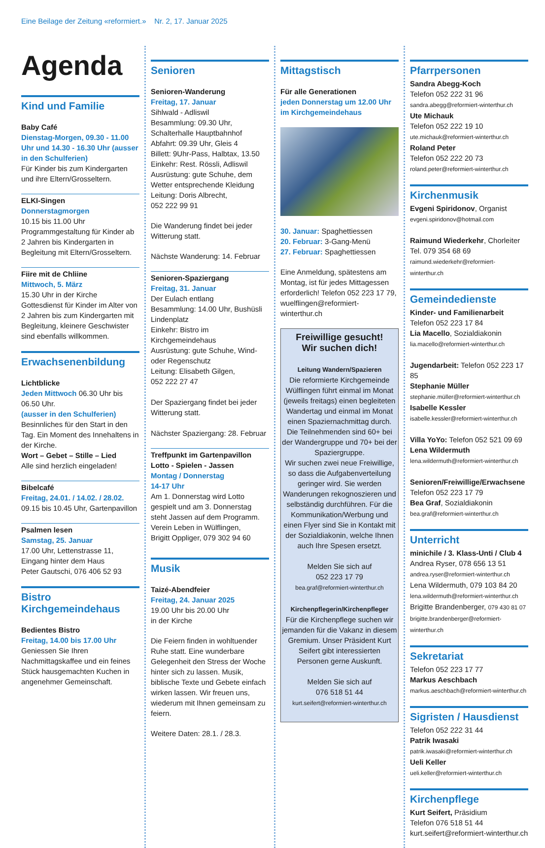Eine Beilage der Zeitung «reformiert.» Nr. 2, 17. Januar 2025
Agenda
Kind und Familie
Baby Café
Dienstag-Morgen, 09.30 - 11.00 Uhr und 14.30 - 16.30 Uhr (ausser in den Schulferien)
Für Kinder bis zum Kindergarten und ihre Eltern/Grosseltern.
ELKI-Singen
Donnerstagmorgen
10.15 bis 11.00 Uhr
Programmgestaltung für Kinder ab 2 Jahren bis Kindergarten in Begleitung mit Eltern/Grosseltern.
Fiire mit de Chliine
Mittwoch, 5. März
15.30 Uhr in der Kirche
Gottesdienst für Kinder im Alter von 2 Jahren bis zum Kindergarten mit Begleitung, kleinere Geschwister sind ebenfalls willkommen.
Erwachsenenbildung
Lichtblicke
Jeden Mittwoch 06.30 Uhr bis 06.50 Uhr.
(ausser in den Schulferien)
Besinnliches für den Start in den Tag. Ein Moment des Innehaltens in der Kirche.
Wort – Gebet – Stille – Lied
Alle sind herzlich eingeladen!
Bibelcafé
Freitag, 24.01. / 14.02. / 28.02.
09.15 bis 10.45 Uhr, Gartenpavillon
Psalmen lesen
Samstag, 25. Januar
17.00 Uhr, Lettenstrasse 11,
Eingang hinter dem Haus
Peter Gautschi, 076 406 52 93
Bistro
Kirchgemeindehaus
Bedientes Bistro
Freitag, 14.00 bis 17.00 Uhr
Geniessen Sie Ihren Nachmittagskaffee und ein feines Stück hausgemachten Kuchen in angenehmer Gemeinschaft.
Senioren
Senioren-Wanderung
Freitag, 17. Januar
Sihlwald - Adliswil
Besammlung: 09.30 Uhr, Schalterhalle Hauptbahnhof
Abfahrt: 09.39 Uhr, Gleis 4
Billett: 9Uhr-Pass, Halbtax, 13.50
Einkehr: Rest. Rössli, Adliswil
Ausrüstung: gute Schuhe, dem Wetter entsprechende Kleidung
Leitung: Doris Albrecht,
052 222 99 91
Die Wanderung findet bei jeder Witterung statt.
Nächste Wanderung: 14. Februar
Senioren-Spaziergang
Freitag, 31. Januar
Der Eulach entlang
Besammlung: 14.00 Uhr, Bushüsli Lindenplatz
Einkehr: Bistro im Kirchgemeindehaus
Ausrüstung: gute Schuhe, Wind- oder Regenschutz
Leitung: Elisabeth Gilgen,
052 222 27 47
Der Spaziergang findet bei jeder Witterung statt.
Nächster Spaziergang: 28. Februar
Treffpunkt im Gartenpavillon
Lotto - Spielen - Jassen
Montag / Donnerstag
14-17 Uhr
Am 1. Donnerstag wird Lotto gespielt und am 3. Donnerstag steht Jassen auf dem Programm.
Verein Leben in Wülflingen,
Brigitt Oppliger, 079 302 94 60
Musik
Taizé-Abendfeier
Freitag, 24. Januar 2025
19.00 Uhr bis 20.00 Uhr
in der Kirche
Die Feiern finden in wohltuender Ruhe statt. Eine wunderbare Gelegenheit den Stress der Woche hinter sich zu lassen. Musik, biblische Texte und Gebete einfach wirken lassen. Wir freuen uns, wiederum mit Ihnen gemeinsam zu feiern.
Weitere Daten: 28.1. / 28.3.
Mittagstisch
Für alle Generationen
jeden Donnerstag um 12.00 Uhr im Kirchgemeindehaus
30. Januar: Spaghettiessen
20. Februar: 3-Gang-Menü
27. Februar: Spaghettiessen
Eine Anmeldung, spätestens am Montag, ist für jedes Mittagessen erforderlich! Telefon 052 223 17 79, wuelflingen@reformiert-winterthur.ch
Freiwillige gesucht!
Wir suchen dich!
Leitung Wandern/Spazieren
Die reformierte Kirchgemeinde Wülflingen führt einmal im Monat (jeweils freitags) einen begleiteten Wandertag und einmal im Monat einen Spaziernachmittag durch. Die Teilnehmenden sind 60+ bei der Wandergruppe und 70+ bei der Spaziergruppe.
Wir suchen zwei neue Freiwillige, so dass die Aufgabenverteilung geringer wird. Sie werden Wanderungen rekognoszieren und selbständig durchführen. Für die Kommunikation/Werbung und einen Flyer sind Sie in Kontakt mit der Sozialdiakonin, welche Ihnen auch Ihre Spesen ersetzt.
Melden Sie sich auf
052 223 17 79
bea.graf@reformiert-winterthur.ch
Kirchenpflegerin/Kirchenpfleger
Für die Kirchenpflege suchen wir jemanden für die Vakanz in diesem Gremium. Unser Präsident Kurt Seifert gibt interessierten Personen gerne Auskunft.
Melden Sie sich auf
076 518 51 44
kurt.seifert@reformiert-winterthur.ch
Pfarrpersonen
Sandra Abegg-Koch
Telefon 052 222 31 96
sandra.abegg@reformiert-winterthur.ch
Ute Michauk
Telefon 052 222 19 10
ute.michauk@reformiert-winterthur.ch
Roland Peter
Telefon 052 222 20 73
roland.peter@reformiert-winterthur.ch
Kirchenmusik
Evgeni Spiridonov, Organist
evgeni.spiridonov@hotmail.com
Raimund Wiederkehr, Chorleiter
Tel. 079 354 68 69
raimund.wiederkehr@reformiert-winterthur.ch
Gemeindedienste
Kinder- und Familienarbeit
Telefon 052 223 17 84
Lia Macello, Sozialdiakonin
lia.macello@reformiert-winterthur.ch
Jugendarbeit: Telefon 052 223 17 85
Stephanie Müller
stephanie.müller@reformiert-winterthur.ch
Isabelle Kessler
isabelle.kessler@reformiert-winterthur.ch
Villa YoYo: Telefon 052 521 09 69
Lena Wildermuth
lena.wildermuth@reformiert-winterthur.ch
Senioren/Freiwillige/Erwachsene
Telefon 052 223 17 79
Bea Graf, Sozialdiakonin
bea.graf@reformiert-winterthur.ch
Unterricht
minichile / 3. Klass-Unti / Club 4
Andrea Ryser, 078 656 13 51
andrea.ryser@reformiert-winterthur.ch
Lena Wildermuth, 079 103 84 20
lena.wildermuth@reformiert-winterthur.ch
Brigitte Brandenberger, 079 430 81 07
brigitte.brandenberger@reformiert-winterthur.ch
Sekretariat
Telefon 052 223 17 77
Markus Aeschbach
markus.aeschbach@reformiert-winterthur.ch
Sigristen / Hausdienst
Telefon 052 222 31 44
Patrik Iwasaki
patrik.iwasaki@reformiert-winterthur.ch
Ueli Keller
ueli.keller@reformiert-winterthur.ch
Kirchenpflege
Kurt Seifert, Präsidium
Telefon 076 518 51 44
kurt.seifert@reformiert-winterthur.ch